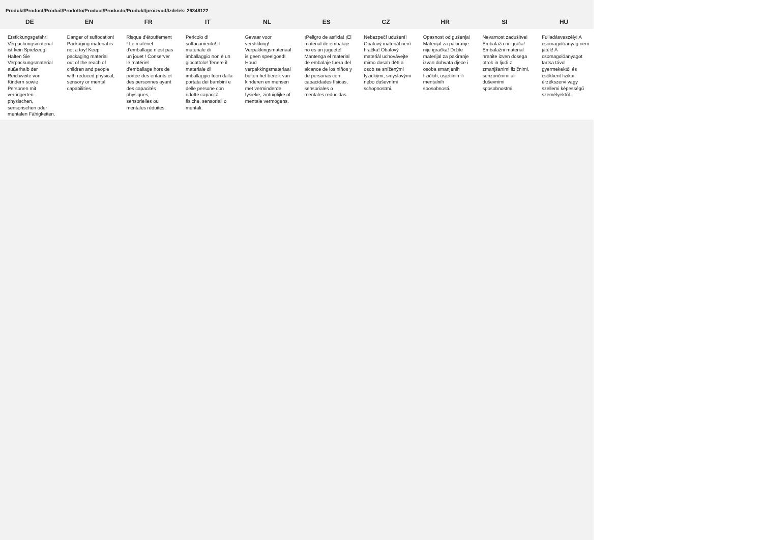Produkt/Product/Produit/Prodotto/Product/Producto/Produkt/proizvod/Izdelek: 26348122
| DE | EN | FR | IT | NL | ES | CZ | HR | SI | HU |
| --- | --- | --- | --- | --- | --- | --- | --- | --- | --- |
| Erstickungsgefahr! Verpackungsmaterial ist kein Spielzeug! Halten Sie Verpackungsmaterial außerhalb der Reichweite von Kindern sowie Personen mit verringerten physischen, sensorischen oder mentalen Fähigkeiten. | Danger of suffocation! Packaging material is not a toy! Keep packaging material out of the reach of children and people with reduced physical, sensory or mental capabilities. | Risque d'étouffement ! Le matériel d’emballage n’est pas un jouet ! Conserver le matériel d'emballage hors de portée des enfants et des personnes ayant des capacités physiques, sensorielles ou mentales réduites. | Pericolo di soffocamento! Il materiale di imballaggio non è un giocattolo! Tenere il materiale di imballaggio fuori dalla portata dei bambini e delle persone con ridotte capacità fisiche, sensoriali o mentali. | Gevaar voor verstikking! Verpakkingsmateriaal is geen speelgoed! Houd verpakkingsmateriaal buiten het bereik van kinderen en mensen met verminderde fysieke, zintuiglijke of mentale vermogens. | ¡Peligro de asfixia! ¡El material de embalaje no es un juguete! Mantenga el material de embalaje fuera del alcance de los niños y de personas con capacidades físicas, sensoriales o mentales reducidas. | Nebezpečí udušení! Obalový materiál není hračka! Obalový materiál uchovávejte mimo dosah dětí a osob se sníženými fyzickými, smyslovými nebo duševními schopnostmi. | Opasnost od gušenja! Materijal za pakiranje nije igračka! Držite materijal za pakiranje izvan dohvata djece i osoba smanjenih fizičkih, osjetilnih ili mentalnih sposobnosti. | Nevarnost zadušitve! Embalaža ni igrača! Embalažni material hranite izven dosega otrok in ljudi z zmanjšanimi fizičnimi, senzoričnimi ali duševnimi sposobnostmi. | Fulladásveszély! A csomagolóanyag nem játék! A csomagolóanyagot tartsa távol gyermekektől és csökkent fizikai, érzékszervi vagy szellemi képességű személyektől. |